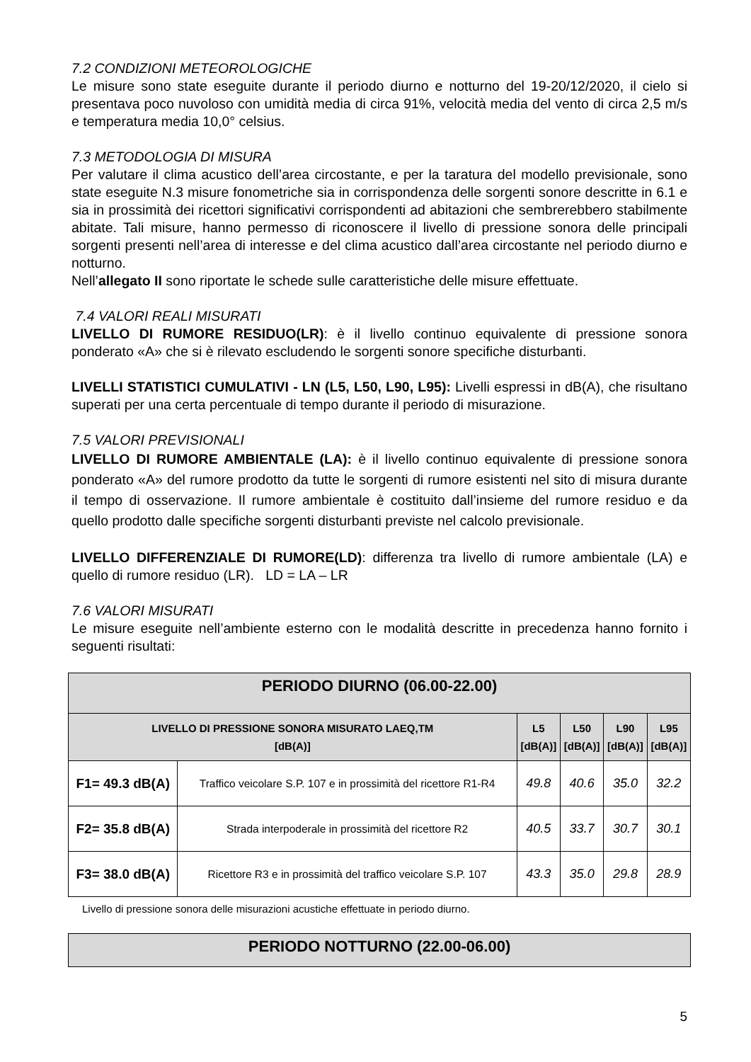7.2 CONDIZIONI METEOROLOGICHE
Le misure sono state eseguite durante il periodo diurno e notturno del 19-20/12/2020, il cielo si presentava poco nuvoloso con umidità media di circa 91%, velocità media del vento di circa 2,5 m/s e temperatura media 10,0° celsius.
7.3 METODOLOGIA DI MISURA
Per valutare il clima acustico dell’area circostante, e per la taratura del modello previsionale, sono state eseguite N.3 misure fonometriche sia in corrispondenza delle sorgenti sonore descritte in 6.1 e sia in prossimità dei ricettori significativi corrispondenti ad abitazioni che sembrerebbero stabilmente abitate. Tali misure, hanno permesso di riconoscere il livello di pressione sonora delle principali sorgenti presenti nell’area di interesse e del clima acustico dall’area circostante nel periodo diurno e notturno.
Nell’allegato II sono riportate le schede sulle caratteristiche delle misure effettuate.
7.4 VALORI REALI MISURATI
LIVELLO DI RUMORE RESIDUO(LR): è il livello continuo equivalente di pressione sonora ponderato «A» che si è rilevato escludendo le sorgenti sonore specifiche disturbanti.
LIVELLI STATISTICI CUMULATIVI - LN (L5, L50, L90, L95): Livelli espressi in dB(A), che risultano superati per una certa percentuale di tempo durante il periodo di misurazione.
7.5 VALORI PREVISIONALI
LIVELLO DI RUMORE AMBIENTALE (LA): è il livello continuo equivalente di pressione sonora ponderato «A» del rumore prodotto da tutte le sorgenti di rumore esistenti nel sito di misura durante il tempo di osservazione. Il rumore ambientale è costituito dall’insieme del rumore residuo e da quello prodotto dalle specifiche sorgenti disturbanti previste nel calcolo previsionale.
LIVELLO DIFFERENZIALE DI RUMORE(LD): differenza tra livello di rumore ambientale (LA) e quello di rumore residuo (LR). LD = LA – LR
7.6 VALORI MISURATI
Le misure eseguite nell’ambiente esterno con le modalità descritte in precedenza hanno fornito i seguenti risultati:
| PERIODO DIURNO (06.00-22.00) | | | | | |
| LIVELLO DI PRESSIONE SONORA MISURATO LAEQ,TM [dB(A)] | | L5 [dB(A)] | L50 [dB(A)] | L90 [dB(A)] | L95 [dB(A)] |
| F1= 49.3 dB(A) | Traffico veicolare S.P. 107 e in prossimità del ricettore R1-R4 | 49.8 | 40.6 | 35.0 | 32.2 |
| F2= 35.8 dB(A) | Strada interpoderale in prossimità del ricettore R2 | 40.5 | 33.7 | 30.7 | 30.1 |
| F3= 38.0 dB(A) | Ricettore R3 e in prossimità del traffico veicolare S.P. 107 | 43.3 | 35.0 | 29.8 | 28.9 |
Livello di pressione sonora delle misurazioni acustiche effettuate in periodo diurno.
| PERIODO NOTTURNO (22.00-06.00) |
5